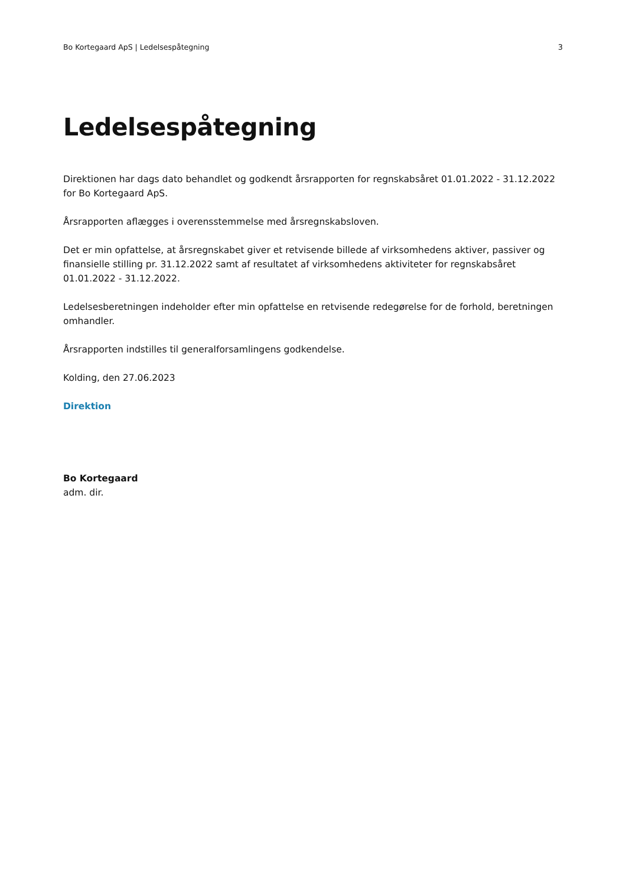Bo Kortegaard ApS | Ledelsespåtegning 3
Ledelsespåtegning
Direktionen har dags dato behandlet og godkendt årsrapporten for regnskabsåret 01.01.2022 - 31.12.2022 for Bo Kortegaard ApS.
Årsrapporten aflægges i overensstemmelse med årsregnskabsloven.
Det er min opfattelse, at årsregnskabet giver et retvisende billede af virksomhedens aktiver, passiver og finansielle stilling pr. 31.12.2022 samt af resultatet af virksomhedens aktiviteter for regnskabsåret 01.01.2022 - 31.12.2022.
Ledelsesberetningen indeholder efter min opfattelse en retvisende redegørelse for de forhold, beretningen omhandler.
Årsrapporten indstilles til generalforsamlingens godkendelse.
Kolding, den 27.06.2023
Direktion
Bo Kortegaard
adm. dir.